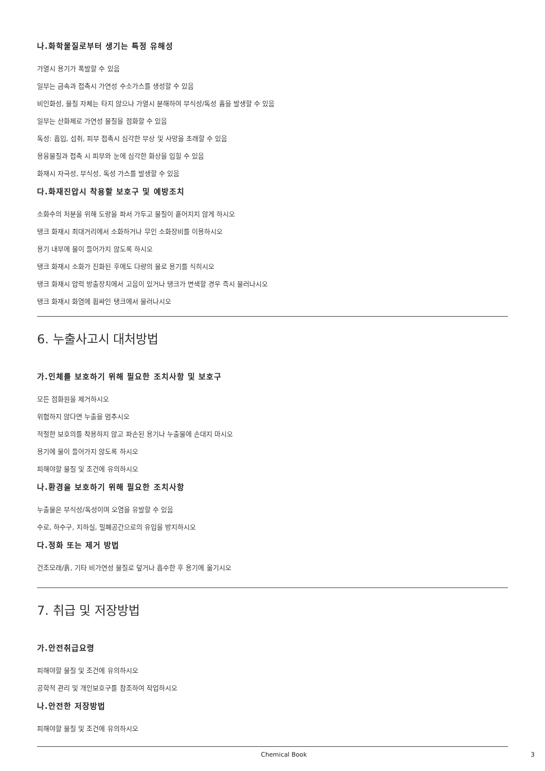나.화학물질로부터 생기는 특정 유해성
가열시 용기가 폭발할 수 있음
일부는 금속과 접촉시 가연성 수소가스를 생성할 수 있음
비인화성, 물질 자체는 타지 않으나 가열시 분해하여 부식성/독성 흄을 발생할 수 있음
일부는 산화제로 가연성 물질을 점화할 수 있음
독성: 흡입, 섭취, 피부 접촉시 심각한 부상 및 사망을 초래할 수 있음
용융물질과 접촉 시 피부와 눈에 심각한 화상을 입힐 수 있음
화재시 자극성, 부식성, 독성 가스를 발생할 수 있음
다.화재진압시 착용할 보호구 및 예방조치
소화수의 처분을 위해 도랑을 파서 가두고 물질이 흩어지지 않게 하시오
탱크 화재시 최대거리에서 소화하거나 무인 소화장비를 이용하시오
용기 내부에 물이 들어가지 않도록 하시오
탱크 화재시 소화가 진화된 후에도 다량의 물로 용기를 식히시오
탱크 화재시 압력 방출장치에서 고음이 있거나 탱크가 변색할 경우 즉시 물러나시오
탱크 화재시 화염에 휩싸인 탱크에서 물러나시오
6. 누출사고시 대처방법
가.인체를 보호하기 위해 필요한 조치사항 및 보호구
모든 점화원을 제거하시오
위험하지 않다면 누출을 멈추시오
적절한 보호의를 착용하지 않고 파손된 용기나 누출물에 손대지 마시오
용기에 물이 들어가지 않도록 하시오
피해야할 물질 및 조건에 유의하시오
나.환경을 보호하기 위해 필요한 조치사항
누출물은 부식성/독성이며 오염을 유발할 수 있음
수로, 하수구, 지하실, 밀폐공간으로의 유입을 방지하시오
다.정화 또는 제거 방법
건조모래/흙, 기타 비가연성 물질로 덮거나 흡수한 후 용기에 옮기시오
7. 취급 및 저장방법
가.안전취급요령
피해야할 물질 및 조건에 유의하시오
공학적 관리 및 개인보호구를 참조하여 작업하시오
나.안전한 저장방법
피해야할 물질 및 조건에 유의하시오
Chemical Book 3